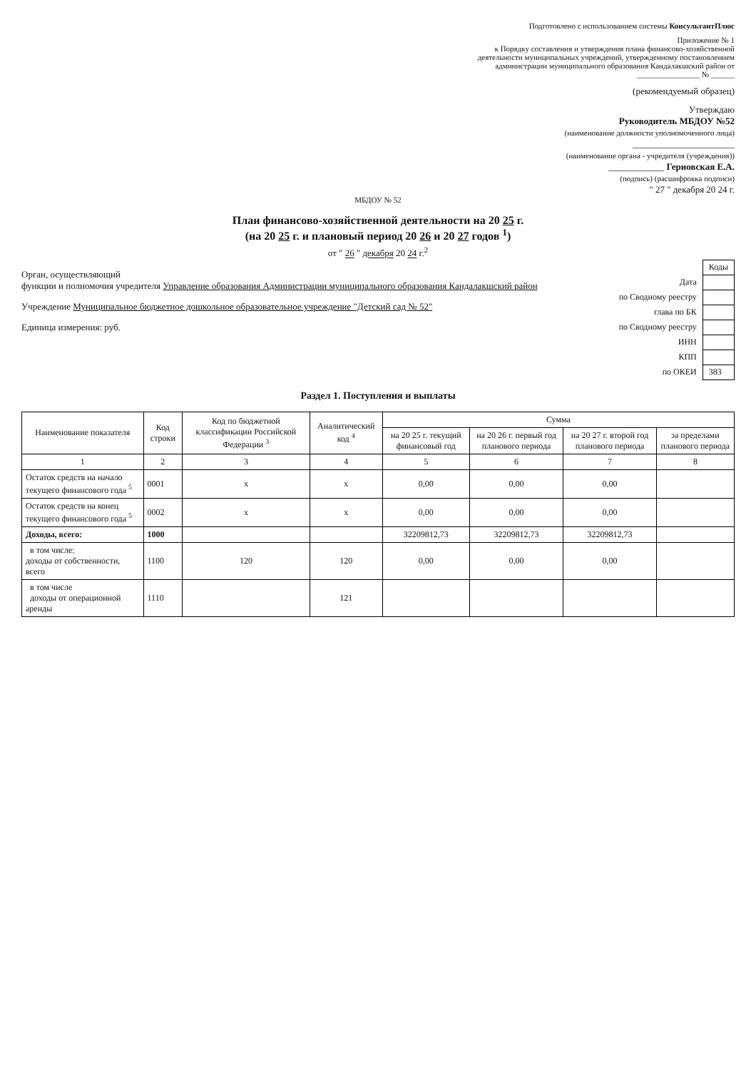Подготовлено с использованием системы КонсультантПлюс
Приложение № 1
к Порядку составления и утверждения плана финансово-хозяйственной
деятельности муниципальных учреждений, утвержденному постановлением
администрации муниципального образования Кандалакшский район от
________________ № ______
(рекомендуемый образец)
Утверждаю
Руководитель МБДОУ №52
(наименование должности уполномоченного лица)
______________________
(наименование органа - учредителя (учреждения))
____________ Гериовская Е.А.
(подпись) (расшифровка подписи)
" 27 " декабря 20 24 г.
МБДОУ № 52
План финансово-хозяйственной деятельности на 20 25 г.
(на 20 25 г. и плановый период 20 26 и 20 27 годов <sup>1</sup>)
от " 26 " декабря 20 24 г.<sup>2</sup>
| | Коды |
| Дата | |
| по Сводному реестру | |
| глава по БК | |
| по Сводному реестру | |
| ИНН | |
| КПП | |
| по ОКЕИ | 383 |
Орган, осуществляющий
функции и полномочия учредителя Управление образования Администрации муниципального образования Кандалакшский район
Учреждение Муниципальное бюджетное дошкольное образовательное учреждение "Детский сад № 52"
Единица измерения: руб.
Раздел 1. Поступления и выплаты
| Наименование показателя | Код строки | Код по бюджетной классификации Российской Федерации <sup>3</sup> | Аналитический код <sup>4</sup> | Сумма | | | |
| --- | --- | --- | --- | --- | --- | --- | --- |
| | | | | на 20 25 г. текущий финансовый год | на 20 26 г. первый год планового периода | на 20 27 г. второй год планового периода | за пределами планового периода |
| 1 | 2 | 3 | 4 | 5 | 6 | 7 | 8 |
| Остаток средств на начало текущего финансового года <sup>5</sup> | 0001 | х | х | 0,00 | 0,00 | 0,00 | |
| Остаток средств на конец текущего финансового года <sup>5</sup> | 0002 | х | х | 0,00 | 0,00 | 0,00 | |
| Доходы, всего: | 1000 | | | 32209812,73 | 32209812,73 | 32209812,73 | |
| в том числе: доходы от собственности, всего | 1100 | 120 | 120 | 0,00 | 0,00 | 0,00 | |
| в том числе доходы от операционной аренды | 1110 | | 121 | | | | |